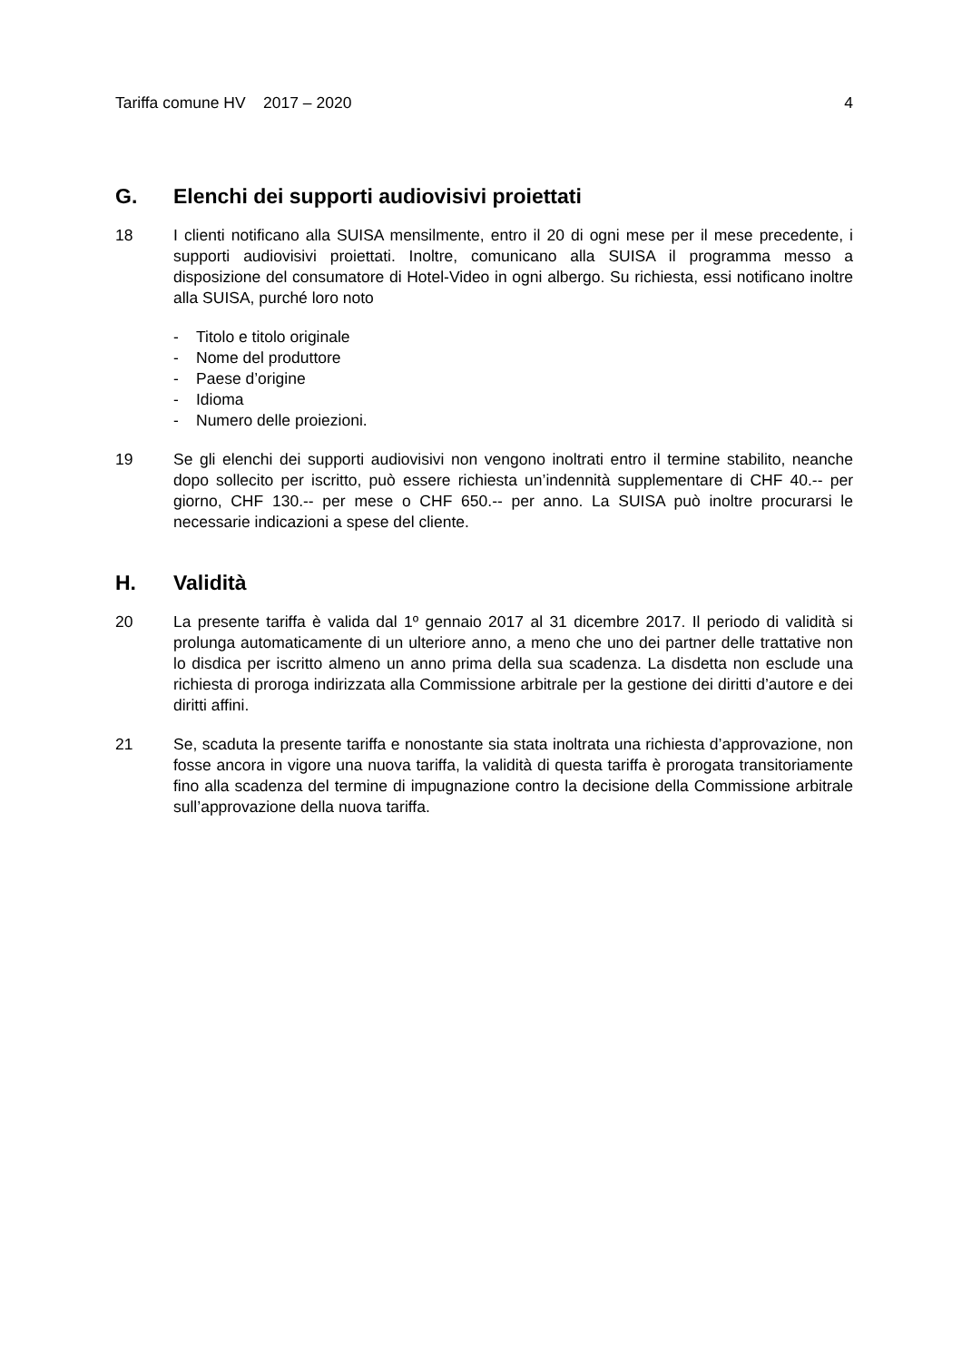Tariffa comune HV 2017 – 2020 4
G. Elenchi dei supporti audiovisivi proiettati
18 I clienti notificano alla SUISA mensilmente, entro il 20 di ogni mese per il mese precedente, i supporti audiovisivi proiettati. Inoltre, comunicano alla SUISA il programma messo a disposizione del consumatore di Hotel-Video in ogni albergo. Su richiesta, essi notificano inoltre alla SUISA, purché loro noto
- Titolo e titolo originale
- Nome del produttore
- Paese d’origine
- Idioma
- Numero delle proiezioni.
19 Se gli elenchi dei supporti audiovisivi non vengono inoltrati entro il termine stabilito, neanche dopo sollecito per iscritto, può essere richiesta un’indennità supplementare di CHF 40.-- per giorno, CHF 130.-- per mese o CHF 650.-- per anno. La SUISA può inoltre procurarsi le necessarie indicazioni a spese del cliente.
H. Validità
20 La presente tariffa è valida dal 1º gennaio 2017 al 31 dicembre 2017. Il periodo di validità si prolunga automaticamente di un ulteriore anno, a meno che uno dei partner delle trattative non lo disdica per iscritto almeno un anno prima della sua scadenza. La disdetta non esclude una richiesta di proroga indirizzata alla Commissione arbitrale per la gestione dei diritti d’autore e dei diritti affini.
21 Se, scaduta la presente tariffa e nonostante sia stata inoltrata una richiesta d’approvazione, non fosse ancora in vigore una nuova tariffa, la validità di questa tariffa è prorogata transitoriamente fino alla scadenza del termine di impugnazione contro la decisione della Commissione arbitrale sull’approvazione della nuova tariffa.